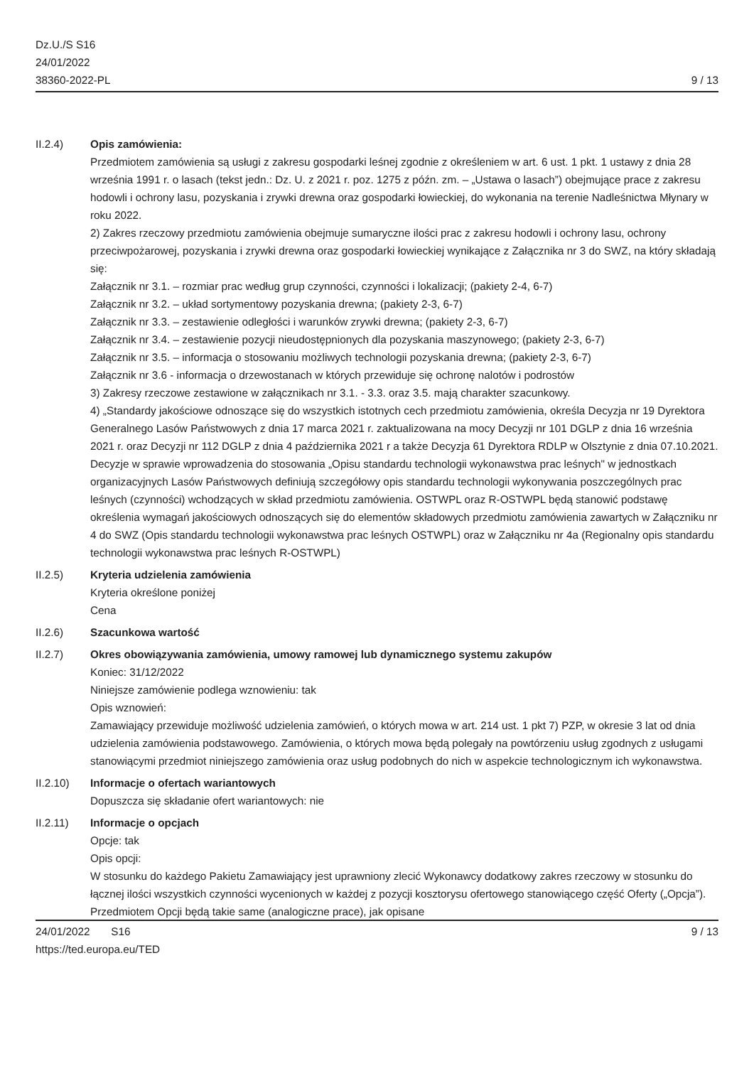Dz.U./S S16
24/01/2022
38360-2022-PL
9 / 13
II.2.4) Opis zamówienia:
Przedmiotem zamówienia są usługi z zakresu gospodarki leśnej zgodnie z określeniem w art. 6 ust. 1 pkt. 1 ustawy z dnia 28 września 1991 r. o lasach (tekst jedn.: Dz. U. z 2021 r. poz. 1275 z późn. zm. – „Ustawa o lasach”) obejmujące prace z zakresu hodowli i ochrony lasu, pozyskania i zrywki drewna oraz gospodarki łowieckiej, do wykonania na terenie Nadleśnictwa Młynary w roku 2022.
2) Zakres rzeczowy przedmiotu zamówienia obejmuje sumaryczne ilości prac z zakresu hodowli i ochrony lasu, ochrony przeciwpożarowej, pozyskania i zrywki drewna oraz gospodarki łowieckiej wynikające z Załącznika nr 3 do SWZ, na który składają się:
Załącznik nr 3.1. – rozmiar prac według grup czynności, czynności i lokalizacji; (pakiety 2-4, 6-7)
Załącznik nr 3.2. – układ sortymentowy pozyskania drewna; (pakiety 2-3, 6-7)
Załącznik nr 3.3. – zestawienie odległości i warunków zrywki drewna; (pakiety 2-3, 6-7)
Załącznik nr 3.4. – zestawienie pozycji nieudostępnionych dla pozyskania maszynowego; (pakiety 2-3, 6-7)
Załącznik nr 3.5. – informacja o stosowaniu możliwych technologii pozyskania drewna; (pakiety 2-3, 6-7)
Załącznik nr 3.6 - informacja o drzewostanach w których przewiduje się ochronę nalotów i podrostów
3) Zakresy rzeczowe zestawione w załącznikach nr 3.1. - 3.3. oraz 3.5. mają charakter szacunkowy.
4) „Standardy jakościowe odnoszące się do wszystkich istotnych cech przedmiotu zamówienia, określa Decyzja nr 19 Dyrektora Generalnego Lasów Państwowych z dnia 17 marca 2021 r. zaktualizowana na mocy Decyzji nr 101 DGLP z dnia 16 września 2021 r. oraz Decyzji nr 112 DGLP z dnia 4 października 2021 r a także Decyzja 61 Dyrektora RDLP w Olsztynie z dnia 07.10.2021. Decyzje w sprawie wprowadzenia do stosowania „Opisu standardu technologii wykonawstwa prac leśnych" w jednostkach organizacyjnych Lasów Państwowych definiują szczegółowy opis standardu technologii wykonywania poszczególnych prac leśnych (czynności) wchodzących w skład przedmiotu zamówienia. OSTWPL oraz R-OSTWPL będą stanowić podstawę określenia wymagań jakościowych odnoszących się do elementów składowych przedmiotu zamówienia zawartych w Załączniku nr 4 do SWZ (Opis standardu technologii wykonawstwa prac leśnych OSTWPL) oraz w Załączniku nr 4a (Regionalny opis standardu technologii wykonawstwa prac leśnych R-OSTWPL)
II.2.5) Kryteria udzielenia zamówienia
Kryteria określone poniżej
Cena
II.2.6) Szacunkowa wartość
II.2.7) Okres obowiązywania zamówienia, umowy ramowej lub dynamicznego systemu zakupów
Koniec: 31/12/2022
Niniejsze zamówienie podlega wznowieniu: tak
Opis wznowień:
Zamawiający przewiduje możliwość udzielenia zamówień, o których mowa w art. 214 ust. 1 pkt 7) PZP, w okresie 3 lat od dnia udzielenia zamówienia podstawowego. Zamówienia, o których mowa będą polegały na powtórzeniu usług zgodnych z usługami stanowiącymi przedmiot niniejszego zamówienia oraz usług podobnych do nich w aspekcie technologicznym ich wykonawstwa.
II.2.10) Informacje o ofertach wariantowych
Dopuszcza się składanie ofert wariantowych: nie
II.2.11) Informacje o opcjach
Opcje: tak
Opis opcji:
W stosunku do każdego Pakietu Zamawiający jest uprawniony zlecić Wykonawcy dodatkowy zakres rzeczowy w stosunku do łącznej ilości wszystkich czynności wycenionych w każdej z pozycji kosztorysu ofertowego stanowiącego część Oferty („Opcja”). Przedmiotem Opcji będą takie same (analogiczne prace), jak opisane
24/01/2022 S16
https://ted.europa.eu/TED
9 / 13